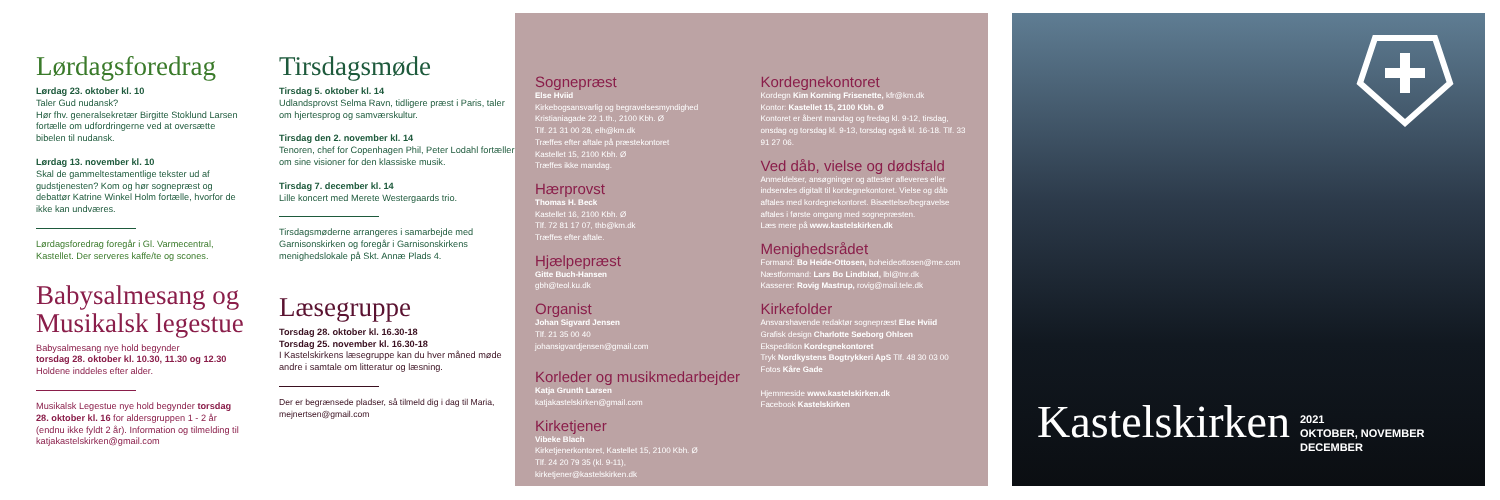Lørdagsforedrag
Lørdag 23. oktober kl. 10
Taler Gud nudansk?
Hør fhv. generalsekretær Birgitte Stoklund Larsen fortælle om udfordringerne ved at oversætte bibelen til nudansk.
Lørdag 13. november kl. 10
Skal de gammeltestamentlige tekster ud af gudstjenesten? Kom og hør sognepræst og debattør Katrine Winkel Holm fortælle, hvorfor de ikke kan undværes.
Lørdagsforedrag foregår i Gl. Varmecentral, Kastellet. Der serveres kaffe/te og scones.
Babysalmesang og Musikalsk legestue
Babysalmesang nye hold begynder
torsdag 28. oktober kl. 10.30, 11.30 og 12.30
Holdene inddeles efter alder.
Musikalsk Legestue nye hold begynder torsdag 28. oktober kl. 16 for aldersgruppen 1 - 2 år (endnu ikke fyldt 2 år). Information og tilmelding til katjakastelskirken@gmail.com
Tirsdagsmøde
Tirsdag 5. oktober kl. 14
Udlandsprovst Selma Ravn, tidligere præst i Paris, taler om hjertesprog og samværskultur.
Tirsdag den 2. november kl. 14
Tenoren, chef for Copenhagen Phil, Peter Lodahl fortæller om sine visioner for den klassiske musik.
Tirsdag 7. december kl. 14
Lille koncert med Merete Westergaards trio.
Tirsdagsmøderne arrangeres i samarbejde med Garnisonskirken og foregår i Garnisonskirkens menighedslokale på Skt. Annæ Plads 4.
Læsegruppe
Torsdag 28. oktober kl. 16.30-18
Torsdag 25. november kl. 16.30-18
I Kastelskirkens læsegruppe kan du hver måned møde andre i samtale om litteratur og læsning.
Der er begrænsede pladser, så tilmeld dig i dag til Maria, mejnertsen@gmail.com
Sognepræst
Else Hviid
Kirkebogsansvarlig og begravelsesmyndighed
Kristianiagade 22 1.th., 2100 Kbh. Ø
Tlf. 21 31 00 28, elh@km.dk
Træffes efter aftale på præstekontoret
Kastellet 15, 2100 Kbh. Ø
Træffes ikke mandag.
Hærprovst
Thomas H. Beck
Kastellet 16, 2100 Kbh. Ø
Tlf. 72 81 17 07, thb@km.dk
Træffes efter aftale.
Hjælpepræst
Gitte Buch-Hansen
gbh@teol.ku.dk
Organist
Johan Sigvard Jensen
Tlf. 21 35 00 40
johansigvardjensen@gmail.com
Korleder og musikmedarbejder
Katja Grunth Larsen
katjakastelskirken@gmail.com
Kirketjener
Vibeke Blach
Kirketjenerkontoret, Kastellet 15, 2100 Kbh. Ø
Tlf. 24 20 79 35 (kl. 9-11),
kirketjener@kastelskirken.dk
Kordegnekontoret
Kordegn Kim Korning Frisenette, kfr@km.dk
Kontor: Kastellet 15, 2100 Kbh. Ø
Kontoret er åbent mandag og fredag kl. 9-12, tirsdag, onsdag og torsdag kl. 9-13, torsdag også kl. 16-18. Tlf. 33 91 27 06.
Ved dåb, vielse og dødsfald
Anmeldelser, ansøgninger og attester afleveres eller indsendes digitalt til kordegnekontoret. Vielse og dåb aftales med kordegnekontoret. Bisættelse/begravelse aftales i første omgang med sognepræsten.
Læs mere på www.kastelskirken.dk
Menighedsrådet
Formand: Bo Heide-Ottosen, boheideottosen@me.com
Næstformand: Lars Bo Lindblad, lbl@tnr.dk
Kasserer: Rovig Mastrup, rovig@mail.tele.dk
Kirkefolder
Ansvarshavende redaktør sognepræst Else Hviid
Grafisk design Charlotte Søeborg Ohlsen
Ekspedition Kordegnekontoret
Tryk Nordkystens Bogtrykkeri ApS Tlf. 48 30 03 00
Fotos Kåre Gade
Hjemmeside www.kastelskirken.dk
Facebook Kastelskirken
Kastelskirken
2021
OKTOBER, NOVEMBER
DECEMBER